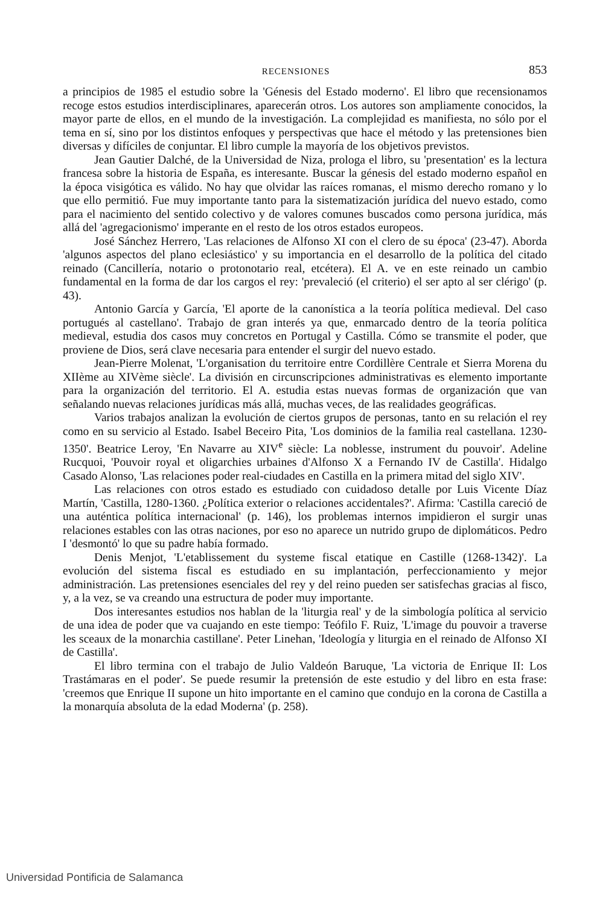RECENSIONES 853
a principios de 1985 el estudio sobre la 'Génesis del Estado moderno'. El libro que recensionamos recoge estos estudios interdisciplinares, aparecerán otros. Los autores son ampliamente conocidos, la mayor parte de ellos, en el mundo de la investigación. La complejidad es manifiesta, no sólo por el tema en sí, sino por los distintos enfoques y perspectivas que hace el método y las pretensiones bien diversas y difíciles de conjuntar. El libro cumple la mayoría de los objetivos previstos.
Jean Gautier Dalché, de la Universidad de Niza, prologa el libro, su 'presentation' es la lectura francesa sobre la historia de España, es interesante. Buscar la génesis del estado moderno español en la época visigótica es válido. No hay que olvidar las raíces romanas, el mismo derecho romano y lo que ello permitió. Fue muy importante tanto para la sistematización jurídica del nuevo estado, como para el nacimiento del sentido colectivo y de valores comunes buscados como persona jurídica, más allá del 'agregacionismo' imperante en el resto de los otros estados europeos.
José Sánchez Herrero, 'Las relaciones de Alfonso XI con el clero de su época' (23-47). Aborda 'algunos aspectos del plano eclesiástico' y su importancia en el desarrollo de la política del citado reinado (Cancillería, notario o protonotario real, etcétera). El A. ve en este reinado un cambio fundamental en la forma de dar los cargos el rey: 'prevaleció (el criterio) el ser apto al ser clérigo' (p. 43).
Antonio García y García, 'El aporte de la canonística a la teoría política medieval. Del caso portugués al castellano'. Trabajo de gran interés ya que, enmarcado dentro de la teoría política medieval, estudia dos casos muy concretos en Portugal y Castilla. Cómo se transmite el poder, que proviene de Dios, será clave necesaria para entender el surgir del nuevo estado.
Jean-Pierre Molenat, 'L'organisation du territoire entre Cordillère Centrale et Sierra Morena du XIIème au XIVème siècle'. La división en circunscripciones administrativas es elemento importante para la organización del territorio. El A. estudia estas nuevas formas de organización que van señalando nuevas relaciones jurídicas más allá, muchas veces, de las realidades geográficas.
Varios trabajos analizan la evolución de ciertos grupos de personas, tanto en su relación el rey como en su servicio al Estado. Isabel Beceiro Pita, 'Los dominios de la familia real castellana. 1230-1350'. Beatrice Leroy, 'En Navarre au XIV<sup>e</sup> siècle: La noblesse, instrument du pouvoir'. Adeline Rucquoi, 'Pouvoir royal et oligarchies urbaines d'Alfonso X a Fernando IV de Castilla'. Hidalgo Casado Alonso, 'Las relaciones poder real-ciudades en Castilla en la primera mitad del siglo XIV'.
Las relaciones con otros estado es estudiado con cuidadoso detalle por Luis Vicente Díaz Martín, 'Castilla, 1280-1360. ¿Política exterior o relaciones accidentales?'. Afirma: 'Castilla careció de una auténtica política internacional' (p. 146), los problemas internos impidieron el surgir unas relaciones estables con las otras naciones, por eso no aparece un nutrido grupo de diplomáticos. Pedro I 'desmontó' lo que su padre había formado.
Denis Menjot, 'L'etablissement du systeme fiscal etatique en Castille (1268-1342)'. La evolución del sistema fiscal es estudiado en su implantación, perfeccionamiento y mejor administración. Las pretensiones esenciales del rey y del reino pueden ser satisfechas gracias al fisco, y, a la vez, se va creando una estructura de poder muy importante.
Dos interesantes estudios nos hablan de la 'liturgia real' y de la simbología política al servicio de una idea de poder que va cuajando en este tiempo: Teófilo F. Ruiz, 'L'image du pouvoir a traverse les sceaux de la monarchia castillane'. Peter Linehan, 'Ideología y liturgia en el reinado de Alfonso XI de Castilla'.
El libro termina con el trabajo de Julio Valdeón Baruque, 'La victoria de Enrique II: Los Trastámaras en el poder'. Se puede resumir la pretensión de este estudio y del libro en esta frase: 'creemos que Enrique II supone un hito importante en el camino que condujo en la corona de Castilla a la monarquía absoluta de la edad Moderna' (p. 258).
Universidad Pontificia de Salamanca